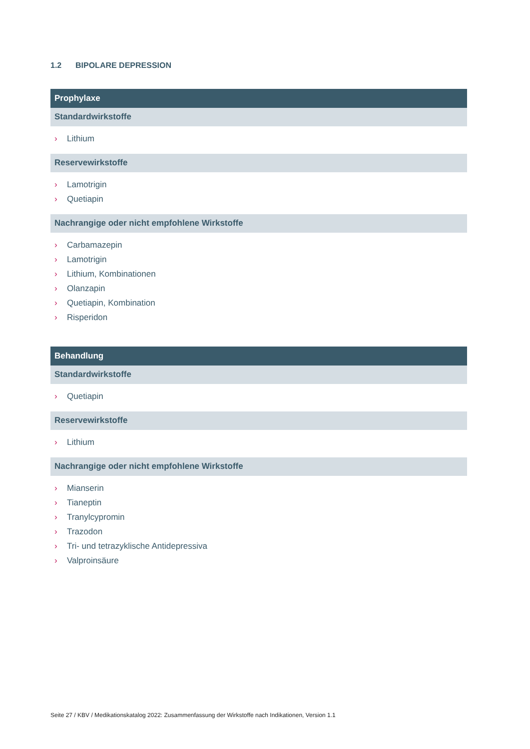1.2 BIPOLARE DEPRESSION
Prophylaxe
Standardwirkstoffe
› Lithium
Reservewirkstoffe
› Lamotrigin
› Quetiapin
Nachrangige oder nicht empfohlene Wirkstoffe
› Carbamazepin
› Lamotrigin
› Lithium, Kombinationen
› Olanzapin
› Quetiapin, Kombination
› Risperidon
Behandlung
Standardwirkstoffe
› Quetiapin
Reservewirkstoffe
› Lithium
Nachrangige oder nicht empfohlene Wirkstoffe
› Mianserin
› Tianeptin
› Tranylcypromin
› Trazodon
› Tri- und tetrazyklische Antidepressiva
› Valproinsäure
Seite 27 / KBV / Medikationskatalog 2022: Zusammenfassung der Wirkstoffe nach Indikationen, Version 1.1